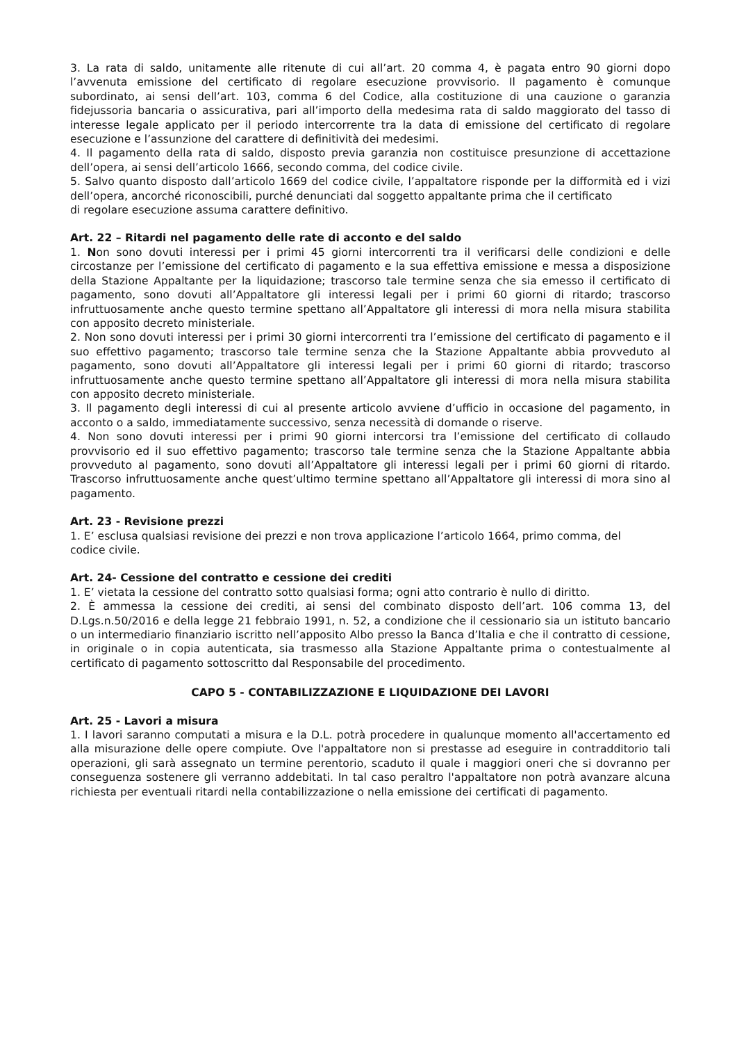3. La rata di saldo, unitamente alle ritenute di cui all’art. 20 comma 4, è pagata entro 90 giorni dopo l’avvenuta emissione del certificato di regolare esecuzione provvisorio. Il pagamento è comunque subordinato, ai sensi dell’art. 103, comma 6 del Codice, alla costituzione di una cauzione o garanzia fidejussoria bancaria o assicurativa, pari all’importo della medesima rata di saldo maggiorato del tasso di interesse legale applicato per il periodo intercorrente tra la data di emissione del certificato di regolare esecuzione e l’assunzione del carattere di definitività dei medesimi.
4. Il pagamento della rata di saldo, disposto previa garanzia non costituisce presunzione di accettazione dell’opera, ai sensi dell’articolo 1666, secondo comma, del codice civile.
5. Salvo quanto disposto dall’articolo 1669 del codice civile, l’appaltatore risponde per la difformità ed i vizi dell’opera, ancorché riconoscibili, purché denunciati dal soggetto appaltante prima che il certificato
di regolare esecuzione assuma carattere definitivo.
Art. 22 – Ritardi nel pagamento delle rate di acconto e del saldo
1. Non sono dovuti interessi per i primi 45 giorni intercorrenti tra il verificarsi delle condizioni e delle circostanze per l’emissione del certificato di pagamento e la sua effettiva emissione e messa a disposizione della Stazione Appaltante per la liquidazione; trascorso tale termine senza che sia emesso il certificato di pagamento, sono dovuti all’Appaltatore gli interessi legali per i primi 60 giorni di ritardo; trascorso infruttuosamente anche questo termine spettano all’Appaltatore gli interessi di mora nella misura stabilita con apposito decreto ministeriale.
2. Non sono dovuti interessi per i primi 30 giorni intercorrenti tra l’emissione del certificato di pagamento e il suo effettivo pagamento; trascorso tale termine senza che la Stazione Appaltante abbia provveduto al pagamento, sono dovuti all’Appaltatore gli interessi legali per i primi 60 giorni di ritardo; trascorso infruttuosamente anche questo termine spettano all’Appaltatore gli interessi di mora nella misura stabilita con apposito decreto ministeriale.
3. Il pagamento degli interessi di cui al presente articolo avviene d’ufficio in occasione del pagamento, in acconto o a saldo, immediatamente successivo, senza necessità di domande o riserve.
4. Non sono dovuti interessi per i primi 90 giorni intercorsi tra l’emissione del certificato di collaudo provvisorio ed il suo effettivo pagamento; trascorso tale termine senza che la Stazione Appaltante abbia provveduto al pagamento, sono dovuti all’Appaltatore gli interessi legali per i primi 60 giorni di ritardo. Trascorso infruttuosamente anche quest’ultimo termine spettano all’Appaltatore gli interessi di mora sino al pagamento.
Art. 23 - Revisione prezzi
1. E’ esclusa qualsiasi revisione dei prezzi e non trova applicazione l’articolo 1664, primo comma, del
codice civile.
Art. 24- Cessione del contratto e cessione dei crediti
1. E’ vietata la cessione del contratto sotto qualsiasi forma; ogni atto contrario è nullo di diritto.
2. È ammessa la cessione dei crediti, ai sensi del combinato disposto dell’art. 106 comma 13, del D.Lgs.n.50/2016 e della legge 21 febbraio 1991, n. 52, a condizione che il cessionario sia un istituto bancario o un intermediario finanziario iscritto nell’apposito Albo presso la Banca d’Italia e che il contratto di cessione, in originale o in copia autenticata, sia trasmesso alla Stazione Appaltante prima o contestualmente al certificato di pagamento sottoscritto dal Responsabile del procedimento.
CAPO 5 - CONTABILIZZAZIONE E LIQUIDAZIONE DEI LAVORI
Art. 25 - Lavori a misura
1. I lavori saranno computati a misura e la D.L. potrà procedere in qualunque momento all'accertamento ed alla misurazione delle opere compiute. Ove l'appaltatore non si prestasse ad eseguire in contradditorio tali operazioni, gli sarà assegnato un termine perentorio, scaduto il quale i maggiori oneri che si dovranno per conseguenza sostenere gli verranno addebitati. In tal caso peraltro l'appaltatore non potrà avanzare alcuna richiesta per eventuali ritardi nella contabilizzazione o nella emissione dei certificati di pagamento.